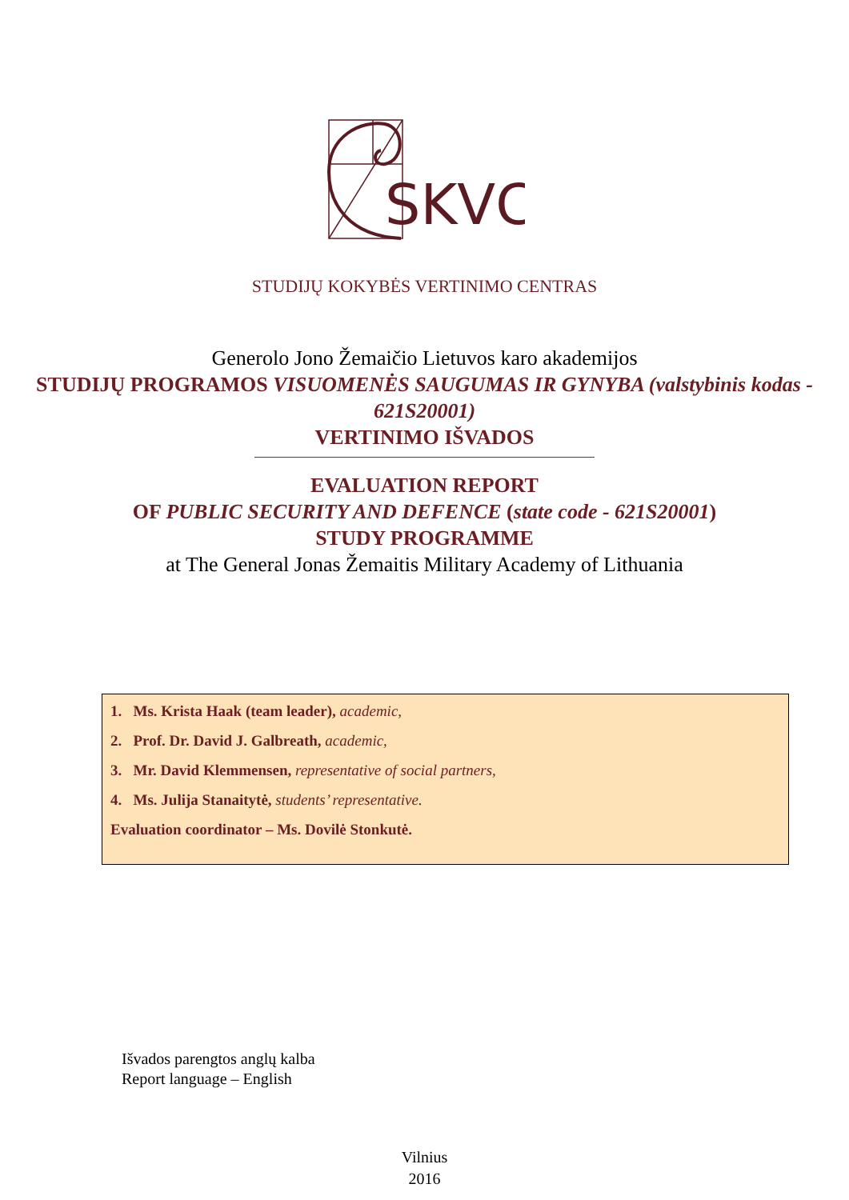SKVC
STUDIJŲ KOKYBĖS VERTINIMO CENTRAS
Generolo Jono Žemaičio Lietuvos karo akademijos
STUDIJŲ PROGRAMOS VISUOMENĖS SAUGUMAS IR GYNYBA (valstybinis kodas - 621S20001)
VERTINIMO IŠVADOS
EVALUATION REPORT
OF PUBLIC SECURITY AND DEFENCE (state code - 621S20001)
STUDY PROGRAMME
at The General Jonas Žemaitis Military Academy of Lithuania
1. Ms. Krista Haak (team leader), academic,
2. Prof. Dr. David J. Galbreath, academic,
3. Mr. David Klemmensen, representative of social partners,
4. Ms. Julija Stanaitytė, students’ representative.
Evaluation coordinator – Ms. Dovilė Stonkutė.
Išvados parengtos anglų kalba
Report language – English
Vilnius
2016